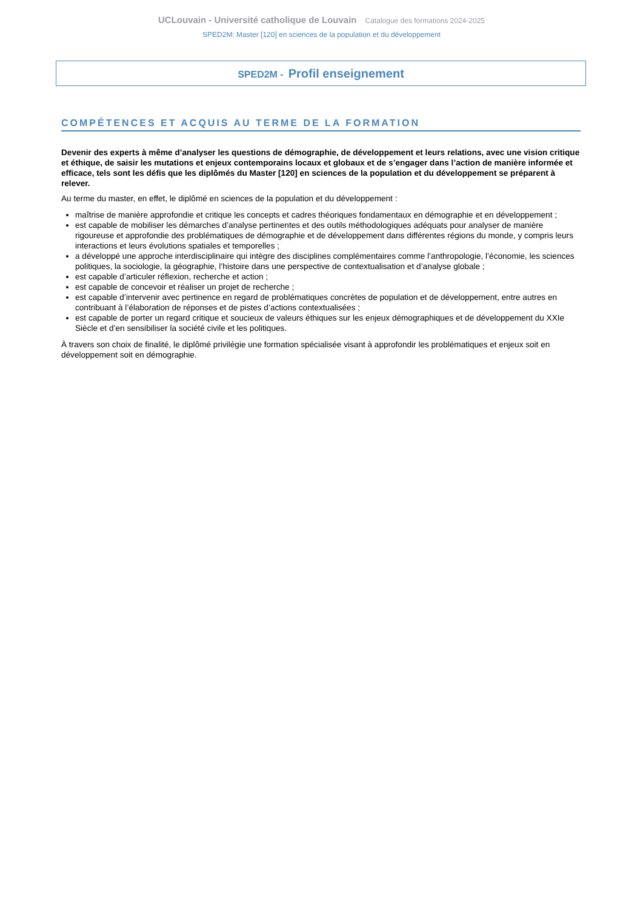UCLouvain - Université catholique de Louvain Catalogue des formations 2024-2025
SPED2M: Master [120] en sciences de la population et du développement
SPED2M - Profil enseignement
COMPÉTENCES ET ACQUIS AU TERME DE LA FORMATION
Devenir des experts à même d’analyser les questions de démographie, de développement et leurs relations, avec une vision critique et éthique, de saisir les mutations et enjeux contemporains locaux et globaux et de s’engager dans l’action de manière informée et efficace, tels sont les défis que les diplômés du Master [120] en sciences de la population et du développement se préparent à relever.
Au terme du master, en effet, le diplômé en sciences de la population et du développement :
maîtrise de manière approfondie et critique les concepts et cadres théoriques fondamentaux en démographie et en développement ;
est capable de mobiliser les démarches d’analyse pertinentes et des outils méthodologiques adéquats pour analyser de manière rigoureuse et approfondie des problématiques de démographie et de développement dans différentes régions du monde, y compris leurs interactions et leurs évolutions spatiales et temporelles ;
a développé une approche interdisciplinaire qui intègre des disciplines complémentaires comme l’anthropologie, l’économie, les sciences politiques, la sociologie, la géographie, l’histoire dans une perspective de contextualisation et d’analyse globale ;
est capable d’articuler réflexion, recherche et action ;
est capable de concevoir et réaliser un projet de recherche ;
est capable d’intervenir avec pertinence en regard de problématiques concrètes de population et de développement, entre autres en contribuant à l’élaboration de réponses et de pistes d’actions contextualisées ;
est capable de porter un regard critique et soucieux de valeurs éthiques sur les enjeux démographiques et de développement du XXIe Siècle et d’en sensibiliser la société civile et les politiques.
À travers son choix de finalité, le diplômé privilégie une formation spécialisée visant à approfondir les problématiques et enjeux soit en développement soit en démographie.